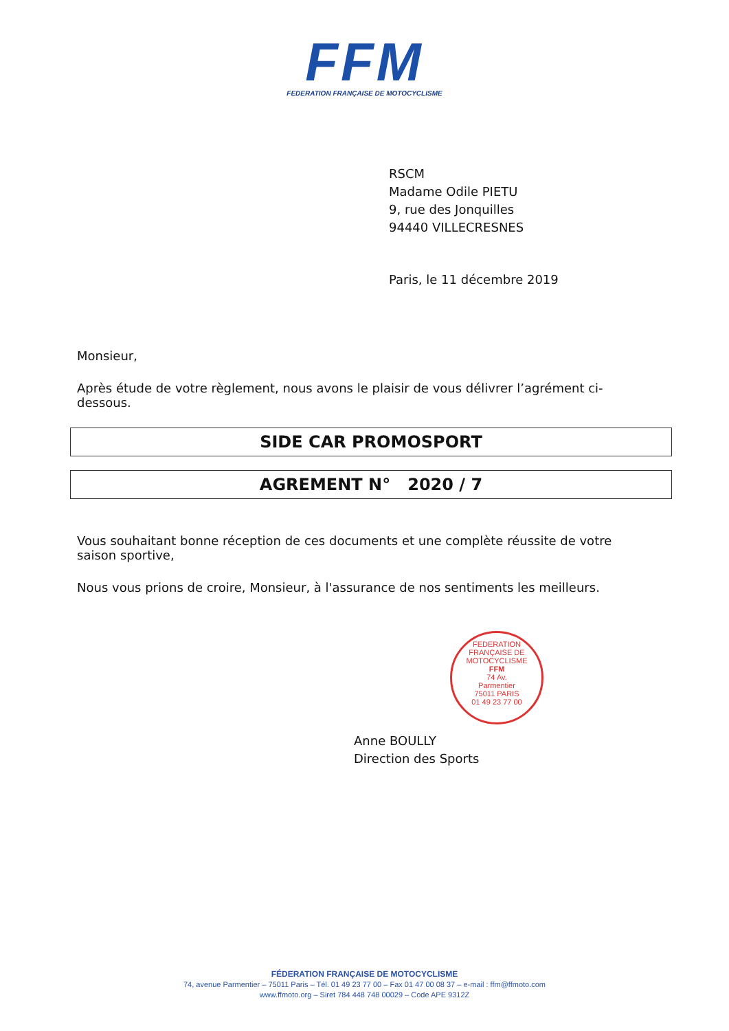FFM
FEDERATION FRANÇAISE DE MOTOCYCLISME
RSCM
Madame Odile PIETU
9, rue des Jonquilles
94440 VILLECRESNES
Paris, le 11 décembre 2019
Monsieur,
Après étude de votre règlement, nous avons le plaisir de vous délivrer l’agrément ci-dessous.
SIDE CAR PROMOSPORT
AGREMENT N° 2020 / 7
Vous souhaitant bonne réception de ces documents et une complète réussite de votre saison sportive,
Nous vous prions de croire, Monsieur, à l'assurance de nos sentiments les meilleurs.
FEDERATION FRANÇAISE DE MOTOCYCLISME
FFM
74 Av.
Parmentier
75011 PARIS
01 49 23 77 00
Anne BOULLY
Direction des Sports
FÉDERATION FRANÇAISE DE MOTOCYCLISME
74, avenue Parmentier – 75011 Paris – Tél. 01 49 23 77 00 – Fax 01 47 00 08 37 – e-mail : ffm@ffmoto.com
www.ffmoto.org – Siret 784 448 748 00029 – Code APE 9312Z